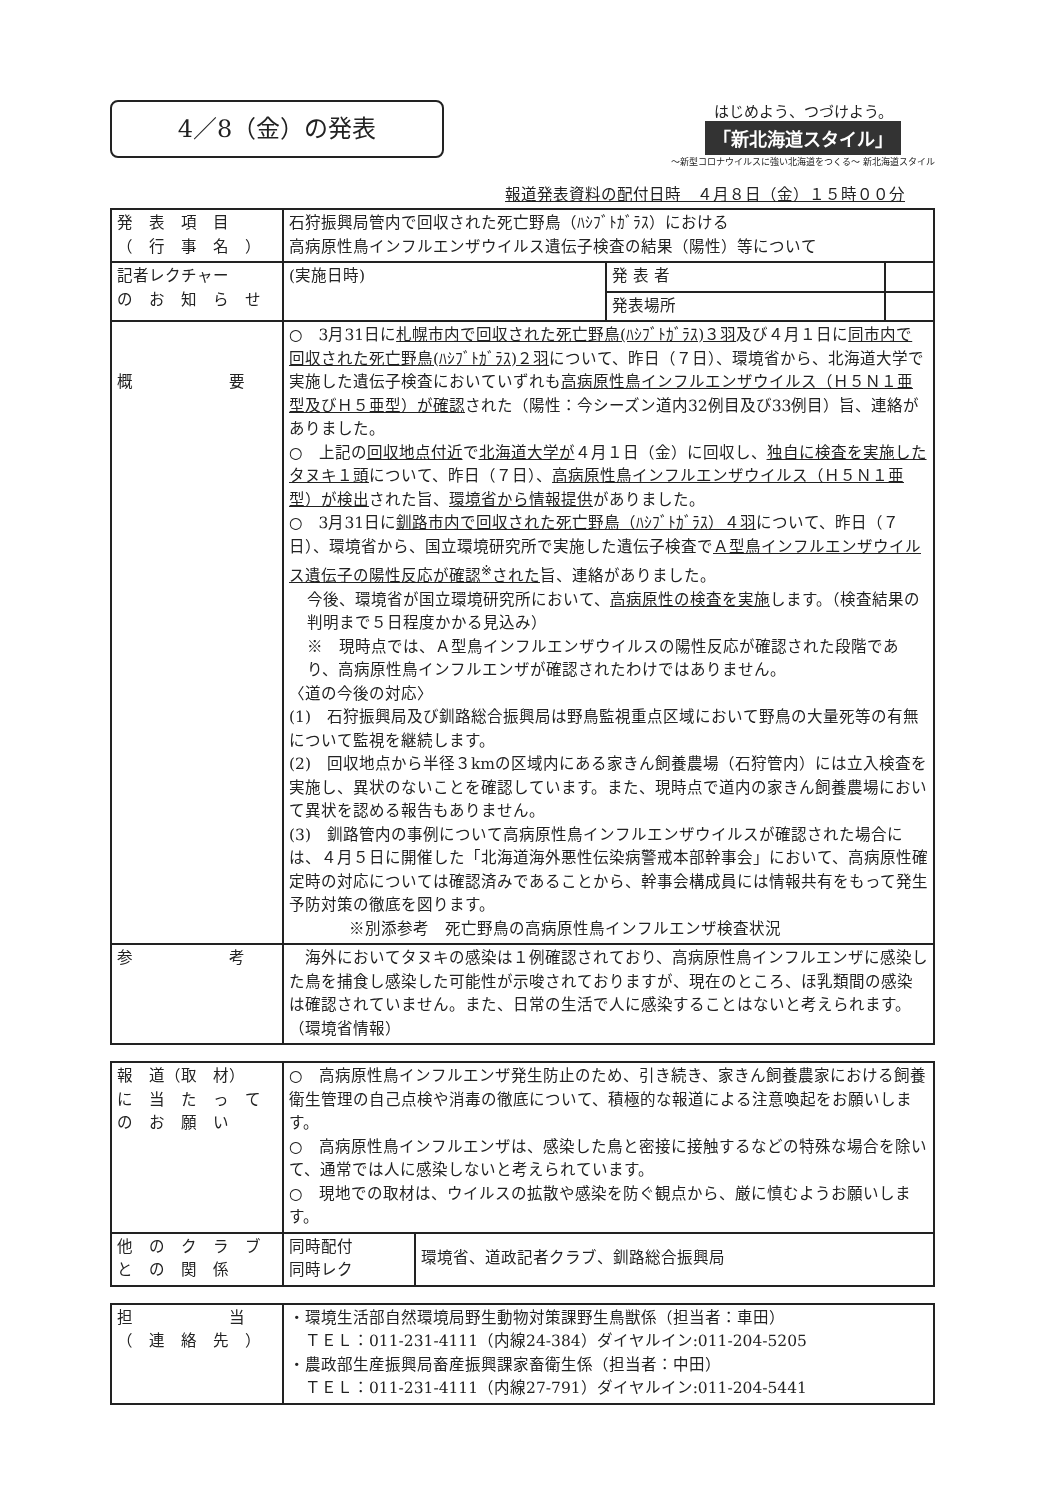4／8（金）の発表
はじめよう、つづけよう。
「新北海道スタイル」
～新型コロナウイルスに強い北海道をつくる～ 新北海道スタイル
報道発表資料の配付日時　４月８日（金）１５時００分
| 発 表 項 目 （ 行 事 名 ） | 石狩振興局管内で回収された死亡野鳥（ﾊｼﾌﾞﾄｶﾞﾗｽ）における 高病原性鳥インフルエンザウイルス遺伝子検査の結果（陽性）等について | | |
| 記者レクチャー の お 知 ら せ | (実施日時) | 発 表 者 | |
| | | 発表場所 | |
| 概 要 | ○ 3月31日に 札幌市内で回収された死亡野鳥(ﾊｼﾌﾞﾄｶﾞﾗｽ)３羽 及び４月１日に 同市内で回収された死亡野鳥(ﾊｼﾌﾞﾄｶﾞﾗｽ)２羽 について、昨日（７日）、環境省から、北海道大学で実施した遺伝子検査においていずれも 高病原性鳥インフルエンザウイルス（Ｈ５Ｎ１亜型及びＨ５亜型）が確認 された（陽性：今シーズン道内32例目及び33例目）旨、連絡がありました。 ○ 上記の 回収地点付近 で 北海道大学が ４月１日（金）に回収し、 独自に検査を実施したタヌキ１頭 について、昨日（７日）、 高病原性鳥インフルエンザウイルス（Ｈ５Ｎ１亜型）が検出 された旨、 環境省から情報提供 がありました。 ○ 3月31日に 釧路市内で回収された死亡野鳥（ﾊｼﾌﾞﾄｶﾞﾗｽ）４羽 について、昨日（７日）、環境省から、国立環境研究所で実施した遺伝子検査で Ａ型鳥インフルエンザウイルス遺伝子の陽性反応が確認<sup>※</sup>された 旨、連絡がありました。 今後、環境省が国立環境研究所において、 高病原性の検査を実施 します。（検査結果の判明まで５日程度かかる見込み） ※ 現時点では、Ａ型鳥インフルエンザウイルスの陽性反応が確認された段階であり、高病原性鳥インフルエンザが確認されたわけではありません。 〈道の今後の対応〉 (1) 石狩振興局及び釧路総合振興局は野鳥監視重点区域において野鳥の大量死等の有無について監視を継続します。 (2) 回収地点から半径３kmの区域内にある家きん飼養農場（石狩管内）には立入検査を実施し、異状のないことを確認しています。また、現時点で道内の家きん飼養農場において異状を認める報告もありません。 (3) 釧路管内の事例について高病原性鳥インフルエンザウイルスが確認された場合には、４月５日に開催した「北海道海外悪性伝染病警戒本部幹事会」において、高病原性確定時の対応については確認済みであることから、幹事会構成員には情報共有をもって発生予防対策の徹底を図ります。 ※別添参考 死亡野鳥の高病原性鳥インフルエンザ検査状況 | | |
| 参 考 | 海外においてタヌキの感染は１例確認されており、高病原性鳥インフルエンザに感染した鳥を捕食し感染した可能性が示唆されておりますが、現在のところ、ほ乳類間の感染は確認されていません。また、日常の生活で人に感染することはないと考えられます。（環境省情報） | | |
| 報 道（取 材） に 当 た っ て の お 願 い | ○ 高病原性鳥インフルエンザ発生防止のため、引き続き、家きん飼養農家における飼養衛生管理の自己点検や消毒の徹底について、積極的な報道による注意喚起をお願いします。 ○ 高病原性鳥インフルエンザは、感染した鳥と密接に接触するなどの特殊な場合を除いて、通常では人に感染しないと考えられています。 ○ 現地での取材は、ウイルスの拡散や感染を防ぐ観点から、厳に慎むようお願いします。 | |
| 他 の ク ラ ブ と の 関 係 | 同時配付 同時レク | 環境省、道政記者クラブ、釧路総合振興局 |
| 担 当 （ 連 絡 先 ） | ・環境生活部自然環境局野生動物対策課野生鳥獣係（担当者：車田） ＴＥＬ：011-231-4111（内線24-384）ダイヤルイン:011-204-5205 ・農政部生産振興局畜産振興課家畜衛生係（担当者：中田） ＴＥＬ：011-231-4111（内線27-791）ダイヤルイン:011-204-5441 |